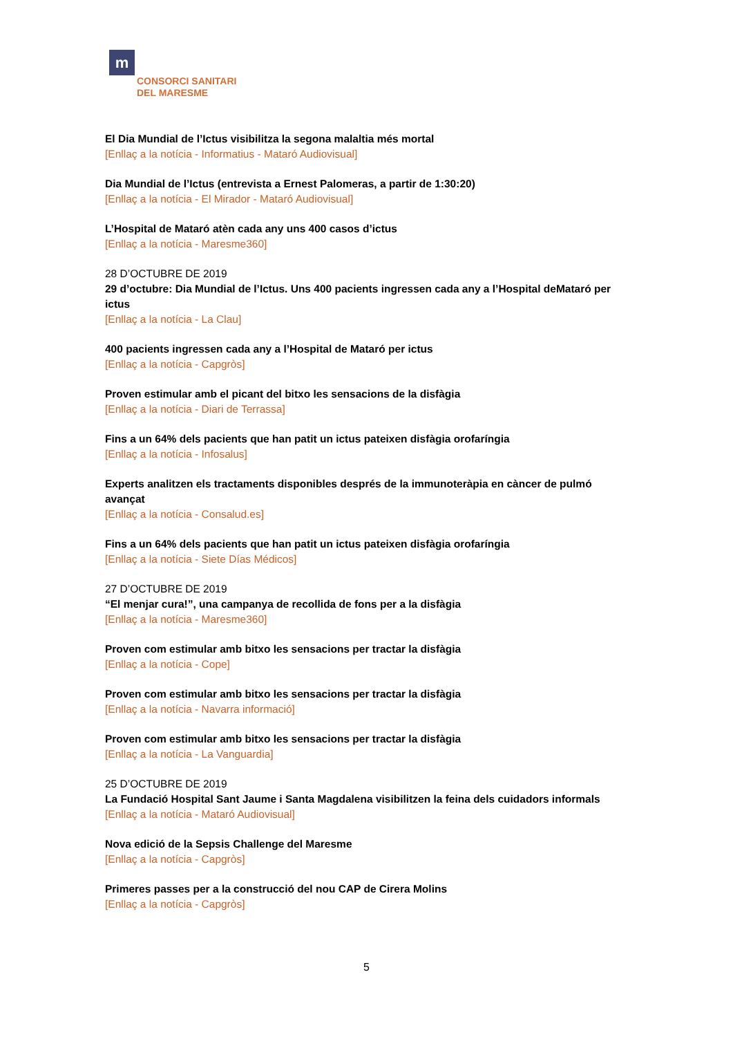m
CONSORCI SANITARI
DEL MARESME
El Dia Mundial de l’Ictus visibilitza la segona malaltia més mortal
[Enllaç a la notícia - Informatius - Mataró Audiovisual]
Dia Mundial de l’Ictus (entrevista a Ernest Palomeras, a partir de 1:30:20)
[Enllaç a la notícia - El Mirador - Mataró Audiovisual]
L’Hospital de Mataró atèn cada any uns 400 casos d’ictus
[Enllaç a la notícia - Maresme360]
28 D’OCTUBRE DE 2019
29 d’octubre: Dia Mundial de l’Ictus. Uns 400 pacients ingressen cada any a l’Hospital deMataró per ictus
[Enllaç a la notícia - La Clau]
400 pacients ingressen cada any a l’Hospital de Mataró per ictus
[Enllaç a la notícia - Capgròs]
Proven estimular amb el picant del bitxo les sensacions de la disfàgia
[Enllaç a la notícia - Diari de Terrassa]
Fins a un 64% dels pacients que han patit un ictus pateixen disfàgia orofaríngia
[Enllaç a la notícia - Infosalus]
Experts analitzen els tractaments disponibles després de la immunoteràpia en càncer de pulmó avançat
[Enllaç a la notícia - Consalud.es]
Fins a un 64% dels pacients que han patit un ictus pateixen disfàgia orofaríngia
[Enllaç a la notícia - Siete Días Médicos]
27 D’OCTUBRE DE 2019
“El menjar cura!”, una campanya de recollida de fons per a la disfàgia
[Enllaç a la notícia - Maresme360]
Proven com estimular amb bitxo les sensacions per tractar la disfàgia
[Enllaç a la notícia - Cope]
Proven com estimular amb bitxo les sensacions per tractar la disfàgia
[Enllaç a la notícia - Navarra informació]
Proven com estimular amb bitxo les sensacions per tractar la disfàgia
[Enllaç a la notícia - La Vanguardia]
25 D’OCTUBRE DE 2019
La Fundació Hospital Sant Jaume i Santa Magdalena visibilitzen la feina dels cuidadors informals
[Enllaç a la notícia - Mataró Audiovisual]
Nova edició de la Sepsis Challenge del Maresme
[Enllaç a la notícia - Capgròs]
Primeres passes per a la construcció del nou CAP de Cirera Molins
[Enllaç a la notícia - Capgròs]
5